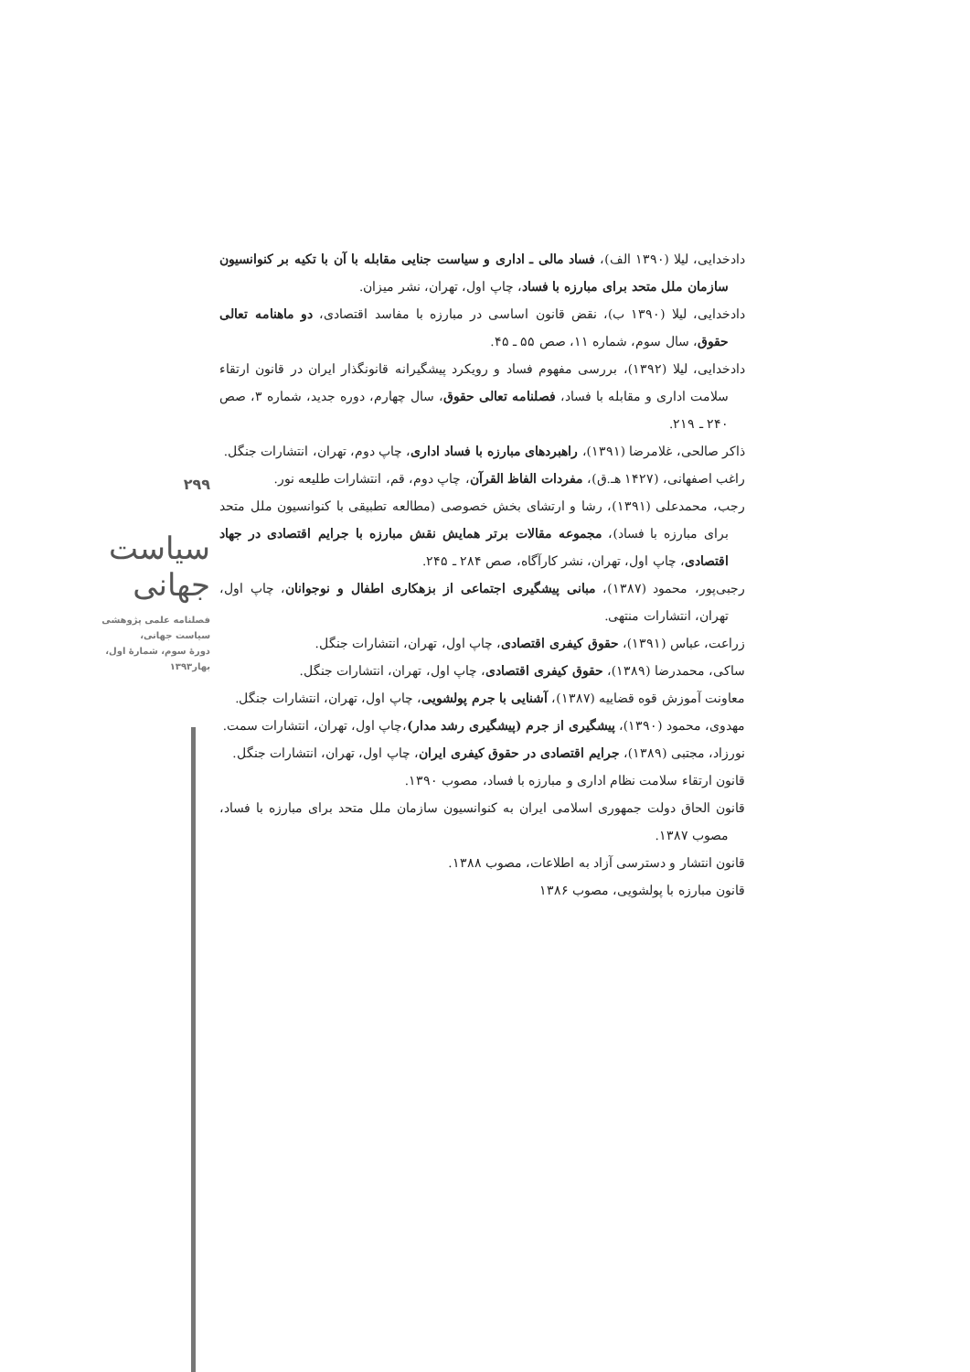۲۹۹
سیاست جهانی
فصلنامه علمی پژوهشی
سیاست جهانی،
دورهٔ سوم، شمارهٔ اول،
بهار۱۳۹۳
دادخدایی، لیلا (۱۳۹۰ الف)، فساد مالی ـ اداری و سیاست جنایی مقابله با آن با تکیه بر کنوانسیون سازمان ملل متحد برای مبارزه با فساد، چاپ اول، تهران، نشر میزان.
دادخدایی، لیلا (۱۳۹۰ ب)، نقض قانون اساسی در مبارزه با مفاسد اقتصادی، دو ماهنامه تعالی حقوق، سال سوم، شماره ۱۱، صص ۵۵ ـ ۴۵.
دادخدایی، لیلا (۱۳۹۲)، بررسی مفهوم فساد و رویکرد پیشگیرانه قانونگذار ایران در قانون ارتقاء سلامت اداری و مقابله با فساد، فصلنامه تعالی حقوق، سال چهارم، دوره جدید، شماره ۳، صص ۲۴۰ ـ ۲۱۹.
ذاکر صالحی، غلامرضا (۱۳۹۱)، راهبردهای مبارزه با فساد اداری، چاپ دوم، تهران، انتشارات جنگل.
راغب اصفهانی، (۱۴۲۷ هـ.ق)، مفردات الفاظ القرآن، چاپ دوم، قم، انتشارات طلیعه نور.
رجب، محمدعلی (۱۳۹۱)، رشا و ارتشای بخش خصوصی (مطالعه تطبیقی با کنوانسیون ملل متحد برای مبارزه با فساد)، مجموعه مقالات برتر همایش نقش مبارزه با جرایم اقتصادی در جهاد اقتصادی، چاپ اول، تهران، نشر کارآگاه، صص ۲۸۴ ـ ۲۴۵.
رجبی‌پور، محمود (۱۳۸۷)، مبانی پیشگیری اجتماعی از بزهکاری اطفال و نوجوانان، چاپ اول، تهران، انتشارات منتهی.
زراعت، عباس (۱۳۹۱)، حقوق کیفری اقتصادی، چاپ اول، تهران، انتشارات جنگل.
ساکی، محمدرضا (۱۳۸۹)، حقوق کیفری اقتصادی، چاپ اول، تهران، انتشارات جنگل.
معاونت آموزش قوه قضاییه (۱۳۸۷)، آشنایی با جرم پولشویی، چاپ اول، تهران، انتشارات جنگل.
مهدوی، محمود (۱۳۹۰)، پیشگیری از جرم (پیشگیری رشد مدار)،چاپ اول، تهران، انتشارات سمت.
نورزاد، مجتبی (۱۳۸۹)، جرایم اقتصادی در حقوق کیفری ایران، چاپ اول، تهران، انتشارات جنگل.
قانون ارتقاء سلامت نظام اداری و مبارزه با فساد، مصوب ۱۳۹۰.
قانون الحاق دولت جمهوری اسلامی ایران به کنوانسیون سازمان ملل متحد برای مبارزه با فساد، مصوب ۱۳۸۷.
قانون انتشار و دسترسی آزاد به اطلاعات، مصوب ۱۳۸۸.
قانون مبارزه با پولشویی، مصوب ۱۳۸۶